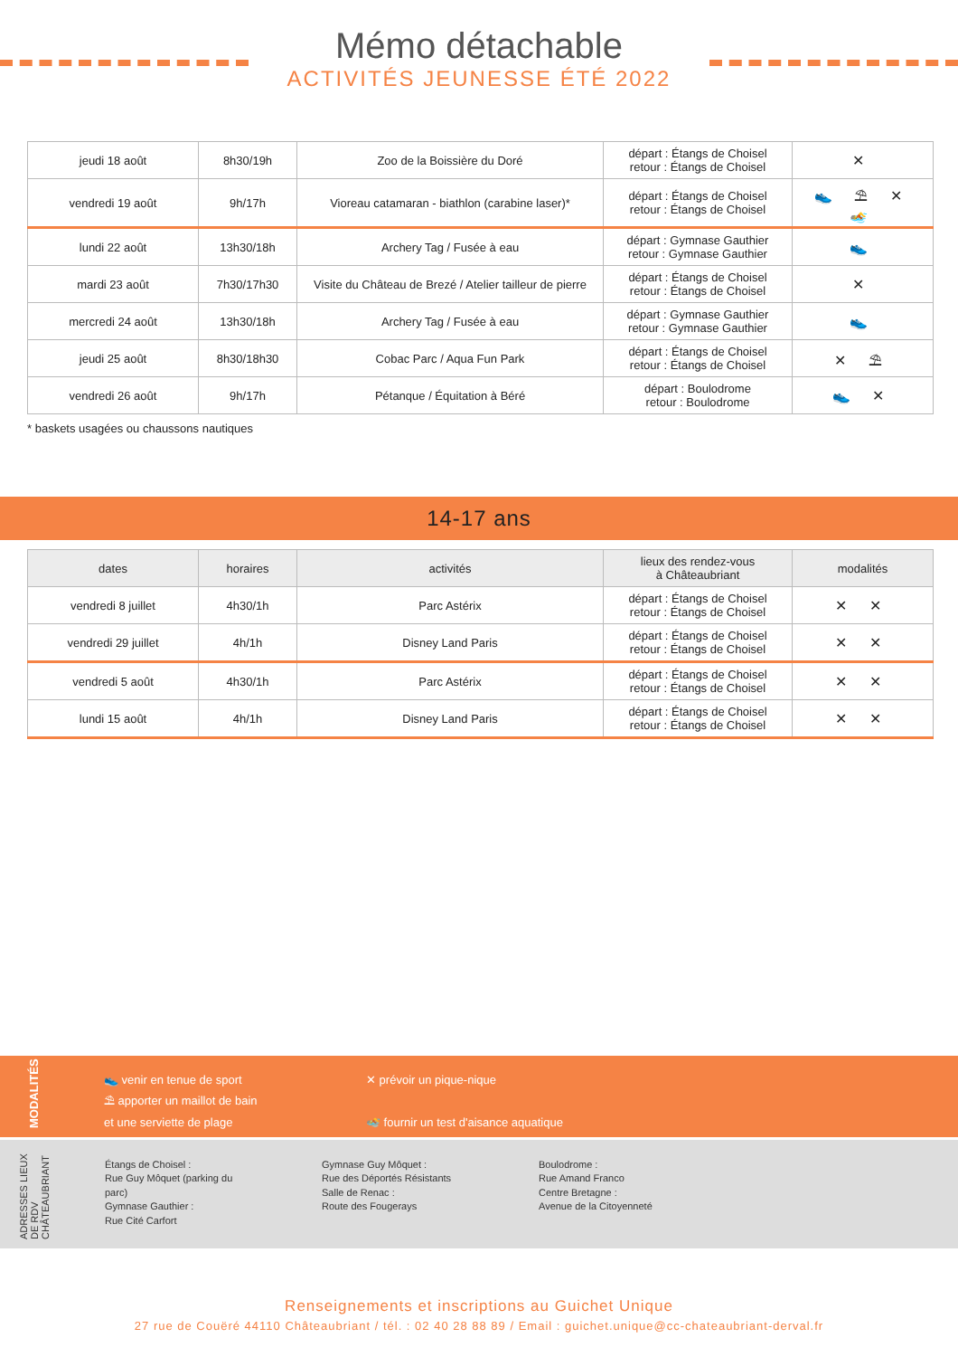Mémo détachable
ACTIVITÉS JEUNESSE ÉTÉ 2022
| jeudi 18 août | 8h30/19h | Zoo de la Boissière du Doré | départ : Étangs de Choisel retour : Étangs de Choisel | ✕ |
| vendredi 19 août | 9h/17h | Vioreau catamaran - biathlon (carabine laser)* | départ : Étangs de Choisel retour : Étangs de Choisel | 👟 ⛱ ✕ 🏊 |
| lundi 22 août | 13h30/18h | Archery Tag / Fusée à eau | départ : Gymnase Gauthier retour : Gymnase Gauthier | 👟 |
| mardi 23 août | 7h30/17h30 | Visite du Château de Brezé / Atelier tailleur de pierre | départ : Étangs de Choisel retour : Étangs de Choisel | ✕ |
| mercredi 24 août | 13h30/18h | Archery Tag / Fusée à eau | départ : Gymnase Gauthier retour : Gymnase Gauthier | 👟 |
| jeudi 25 août | 8h30/18h30 | Cobac Parc / Aqua Fun Park | départ : Étangs de Choisel retour : Étangs de Choisel | ✕ ⛱ |
| vendredi 26 août | 9h/17h | Pétanque / Équitation à Béré | départ : Boulodrome retour : Boulodrome | 👟 ✕ |
* baskets usagées ou chaussons nautiques
14-17 ans
| dates | horaires | activités | lieux des rendez-vous à Châteaubriant | modalités |
| --- | --- | --- | --- | --- |
| vendredi 8 juillet | 4h30/1h | Parc Astérix | départ : Étangs de Choisel retour : Étangs de Choisel | ✕ ✕ |
| vendredi 29 juillet | 4h/1h | Disney Land Paris | départ : Étangs de Choisel retour : Étangs de Choisel | ✕ ✕ |
| vendredi 5 août | 4h30/1h | Parc Astérix | départ : Étangs de Choisel retour : Étangs de Choisel | ✕ ✕ |
| lundi 15 août | 4h/1h | Disney Land Paris | départ : Étangs de Choisel retour : Étangs de Choisel | ✕ ✕ |
MODALITÉS
👟 venir en tenue de sport
⛱ apporter un maillot de bain
et une serviette de plage
✕ prévoir un pique-nique
🏊 fournir un test d'aisance aquatique
ADRESSES LIEUX DE RDV CHÂTEAUBRIANT
Étangs de Choisel :
Rue Guy Môquet (parking du parc)
Gymnase Gauthier :
Rue Cité Carfort
Gymnase Guy Môquet :
Rue des Déportés Résistants
Salle de Renac :
Route des Fougerays
Boulodrome :
Rue Amand Franco
Centre Bretagne :
Avenue de la Citoyenneté
Renseignements et inscriptions au Guichet Unique
27 rue de Couëré 44110 Châteaubriant / tél. : 02 40 28 88 89 / Email : guichet.unique@cc-chateaubriant-derval.fr